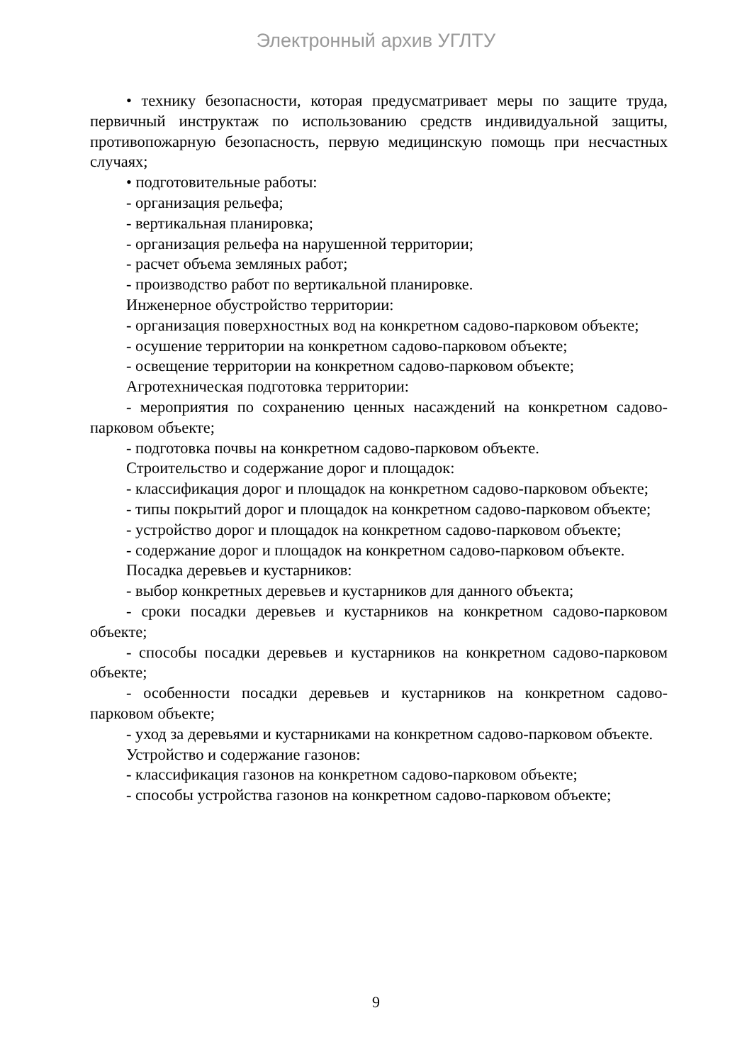Электронный архив УГЛТУ
• технику безопасности, которая предусматривает меры по защите труда, первичный инструктаж по использованию средств индивидуальной защиты, противопожарную безопасность, первую медицинскую помощь при несчастных случаях;
• подготовительные работы:
- организация рельефа;
- вертикальная планировка;
- организация рельефа на нарушенной территории;
- расчет объема земляных работ;
- производство работ по вертикальной планировке.
Инженерное обустройство территории:
- организация поверхностных вод на конкретном садово-парковом объекте;
- осушение территории на конкретном садово-парковом объекте;
- освещение территории на конкретном садово-парковом объекте;
Агротехническая подготовка территории:
- мероприятия по сохранению ценных насаждений на конкретном садово-парковом объекте;
- подготовка почвы на конкретном садово-парковом объекте.
Строительство и содержание дорог и площадок:
- классификация дорог и площадок на конкретном садово-парковом объекте;
- типы покрытий дорог и площадок на конкретном садово-парковом объекте;
- устройство дорог и площадок на конкретном садово-парковом объекте;
- содержание дорог и площадок на конкретном садово-парковом объекте.
Посадка деревьев и кустарников:
- выбор конкретных деревьев и кустарников для данного объекта;
- сроки посадки деревьев и кустарников на конкретном садово-парковом объекте;
- способы посадки деревьев и кустарников на конкретном садово-парковом объекте;
- особенности посадки деревьев и кустарников на конкретном садово-парковом объекте;
- уход за деревьями и кустарниками на конкретном садово-парковом объекте.
Устройство и содержание газонов:
- классификация газонов на конкретном садово-парковом объекте;
- способы устройства газонов на конкретном садово-парковом объекте;
9